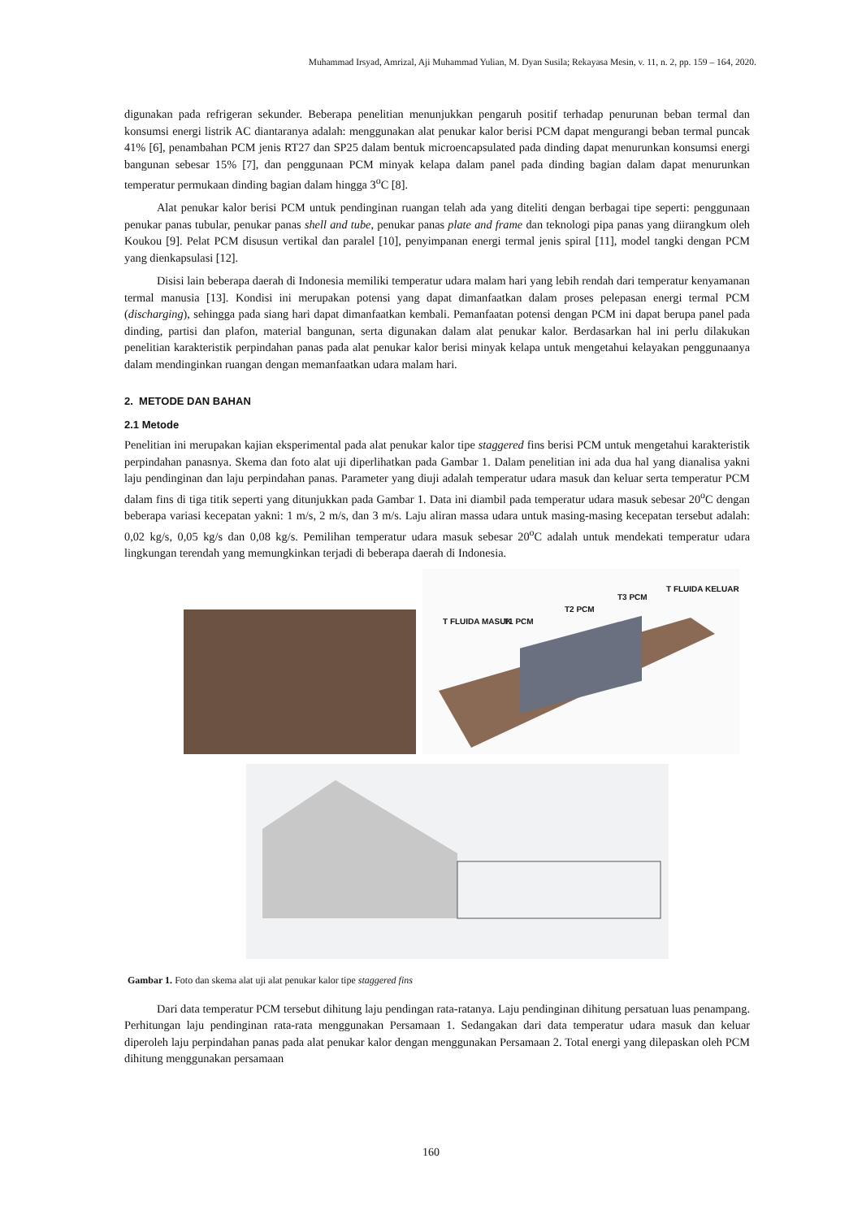Muhammad Irsyad, Amrizal, Aji Muhammad Yulian, M. Dyan Susila; Rekayasa Mesin, v. 11, n. 2, pp. 159 – 164, 2020.
digunakan pada refrigeran sekunder. Beberapa penelitian menunjukkan pengaruh positif terhadap penurunan beban termal dan konsumsi energi listrik AC diantaranya adalah: menggunakan alat penukar kalor berisi PCM dapat mengurangi beban termal puncak 41% [6], penambahan PCM jenis RT27 dan SP25 dalam bentuk microencapsulated pada dinding dapat menurunkan konsumsi energi bangunan sebesar 15% [7], dan penggunaan PCM minyak kelapa dalam panel pada dinding bagian dalam dapat menurunkan temperatur permukaan dinding bagian dalam hingga 3<sup>o</sup>C [8].
Alat penukar kalor berisi PCM untuk pendinginan ruangan telah ada yang diteliti dengan berbagai tipe seperti: penggunaan penukar panas tubular, penukar panas shell and tube, penukar panas plate and frame dan teknologi pipa panas yang diirangkum oleh Koukou [9]. Pelat PCM disusun vertikal dan paralel [10], penyimpanan energi termal jenis spiral [11], model tangki dengan PCM yang dienkapsulasi [12].
Disisi lain beberapa daerah di Indonesia memiliki temperatur udara malam hari yang lebih rendah dari temperatur kenyamanan termal manusia [13]. Kondisi ini merupakan potensi yang dapat dimanfaatkan dalam proses pelepasan energi termal PCM (discharging), sehingga pada siang hari dapat dimanfaatkan kembali. Pemanfaatan potensi dengan PCM ini dapat berupa panel pada dinding, partisi dan plafon, material bangunan, serta digunakan dalam alat penukar kalor. Berdasarkan hal ini perlu dilakukan penelitian karakteristik perpindahan panas pada alat penukar kalor berisi minyak kelapa untuk mengetahui kelayakan penggunaanya dalam mendinginkan ruangan dengan memanfaatkan udara malam hari.
2. METODE DAN BAHAN
2.1 Metode
Penelitian ini merupakan kajian eksperimental pada alat penukar kalor tipe staggered fins berisi PCM untuk mengetahui karakteristik perpindahan panasnya. Skema dan foto alat uji diperlihatkan pada Gambar 1. Dalam penelitian ini ada dua hal yang dianalisa yakni laju pendinginan dan laju perpindahan panas. Parameter yang diuji adalah temperatur udara masuk dan keluar serta temperatur PCM dalam fins di tiga titik seperti yang ditunjukkan pada Gambar 1. Data ini diambil pada temperatur udara masuk sebesar 20<sup>o</sup>C dengan beberapa variasi kecepatan yakni: 1 m/s, 2 m/s, dan 3 m/s. Laju aliran massa udara untuk masing-masing kecepatan tersebut adalah: 0,02 kg/s, 0,05 kg/s dan 0,08 kg/s. Pemilihan temperatur udara masuk sebesar 20<sup>o</sup>C adalah untuk mendekati temperatur udara lingkungan terendah yang memungkinkan terjadi di beberapa daerah di Indonesia.
T FLUIDA MASUK T1 PCM
T2 PCM
T3 PCM
T FLUIDA KELUAR
Gambar 1. Foto dan skema alat uji alat penukar kalor tipe staggered fins
Dari data temperatur PCM tersebut dihitung laju pendingan rata-ratanya. Laju pendinginan dihitung persatuan luas penampang. Perhitungan laju pendinginan rata-rata menggunakan Persamaan 1. Sedangakan dari data temperatur udara masuk dan keluar diperoleh laju perpindahan panas pada alat penukar kalor dengan menggunakan Persamaan 2. Total energi yang dilepaskan oleh PCM dihitung menggunakan persamaan
160